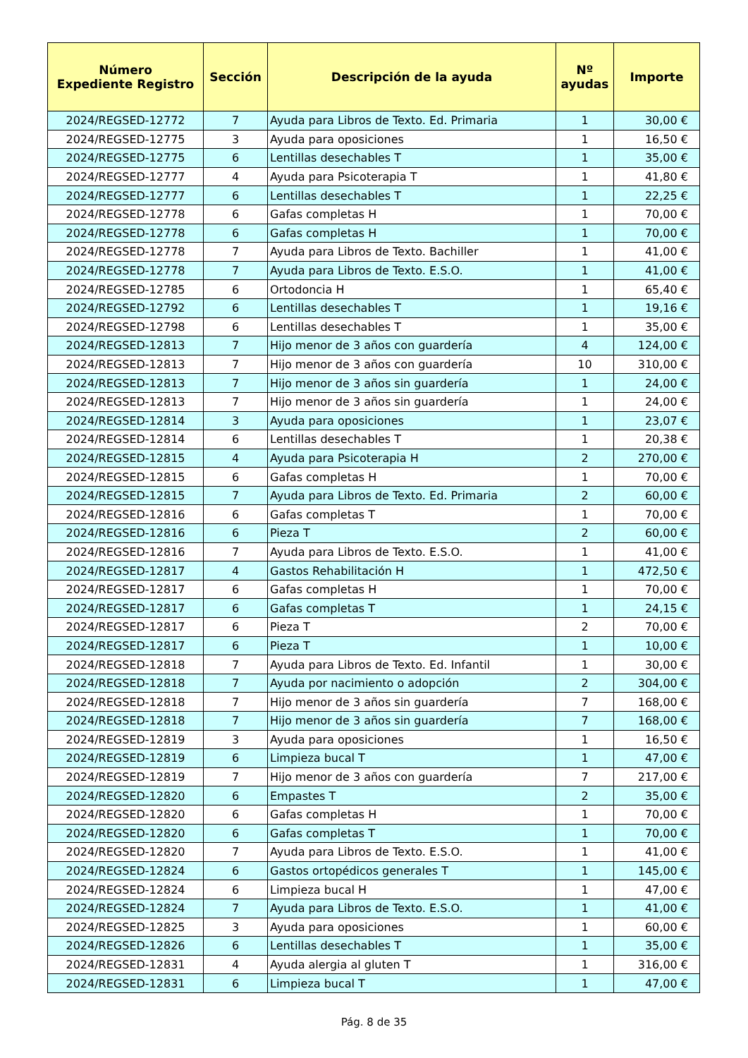| Número Expediente Registro | Sección | Descripción de la ayuda | Nº ayudas | Importe |
| --- | --- | --- | --- | --- |
| 2024/REGSED-12772 | 7 | Ayuda para Libros de Texto. Ed. Primaria | 1 | 30,00 € |
| 2024/REGSED-12775 | 3 | Ayuda para oposiciones | 1 | 16,50 € |
| 2024/REGSED-12775 | 6 | Lentillas desechables T | 1 | 35,00 € |
| 2024/REGSED-12777 | 4 | Ayuda para Psicoterapia T | 1 | 41,80 € |
| 2024/REGSED-12777 | 6 | Lentillas desechables T | 1 | 22,25 € |
| 2024/REGSED-12778 | 6 | Gafas completas H | 1 | 70,00 € |
| 2024/REGSED-12778 | 6 | Gafas completas H | 1 | 70,00 € |
| 2024/REGSED-12778 | 7 | Ayuda para Libros de Texto. Bachiller | 1 | 41,00 € |
| 2024/REGSED-12778 | 7 | Ayuda para Libros de Texto. E.S.O. | 1 | 41,00 € |
| 2024/REGSED-12785 | 6 | Ortodoncia H | 1 | 65,40 € |
| 2024/REGSED-12792 | 6 | Lentillas desechables T | 1 | 19,16 € |
| 2024/REGSED-12798 | 6 | Lentillas desechables T | 1 | 35,00 € |
| 2024/REGSED-12813 | 7 | Hijo menor de 3 años con guardería | 4 | 124,00 € |
| 2024/REGSED-12813 | 7 | Hijo menor de 3 años con guardería | 10 | 310,00 € |
| 2024/REGSED-12813 | 7 | Hijo menor de 3 años sin guardería | 1 | 24,00 € |
| 2024/REGSED-12813 | 7 | Hijo menor de 3 años sin guardería | 1 | 24,00 € |
| 2024/REGSED-12814 | 3 | Ayuda para oposiciones | 1 | 23,07 € |
| 2024/REGSED-12814 | 6 | Lentillas desechables T | 1 | 20,38 € |
| 2024/REGSED-12815 | 4 | Ayuda para Psicoterapia H | 2 | 270,00 € |
| 2024/REGSED-12815 | 6 | Gafas completas H | 1 | 70,00 € |
| 2024/REGSED-12815 | 7 | Ayuda para Libros de Texto. Ed. Primaria | 2 | 60,00 € |
| 2024/REGSED-12816 | 6 | Gafas completas T | 1 | 70,00 € |
| 2024/REGSED-12816 | 6 | Pieza T | 2 | 60,00 € |
| 2024/REGSED-12816 | 7 | Ayuda para Libros de Texto. E.S.O. | 1 | 41,00 € |
| 2024/REGSED-12817 | 4 | Gastos Rehabilitación H | 1 | 472,50 € |
| 2024/REGSED-12817 | 6 | Gafas completas H | 1 | 70,00 € |
| 2024/REGSED-12817 | 6 | Gafas completas T | 1 | 24,15 € |
| 2024/REGSED-12817 | 6 | Pieza T | 2 | 70,00 € |
| 2024/REGSED-12817 | 6 | Pieza T | 1 | 10,00 € |
| 2024/REGSED-12818 | 7 | Ayuda para Libros de Texto. Ed. Infantil | 1 | 30,00 € |
| 2024/REGSED-12818 | 7 | Ayuda por nacimiento o adopción | 2 | 304,00 € |
| 2024/REGSED-12818 | 7 | Hijo menor de 3 años sin guardería | 7 | 168,00 € |
| 2024/REGSED-12818 | 7 | Hijo menor de 3 años sin guardería | 7 | 168,00 € |
| 2024/REGSED-12819 | 3 | Ayuda para oposiciones | 1 | 16,50 € |
| 2024/REGSED-12819 | 6 | Limpieza bucal T | 1 | 47,00 € |
| 2024/REGSED-12819 | 7 | Hijo menor de 3 años con guardería | 7 | 217,00 € |
| 2024/REGSED-12820 | 6 | Empastes T | 2 | 35,00 € |
| 2024/REGSED-12820 | 6 | Gafas completas H | 1 | 70,00 € |
| 2024/REGSED-12820 | 6 | Gafas completas T | 1 | 70,00 € |
| 2024/REGSED-12820 | 7 | Ayuda para Libros de Texto. E.S.O. | 1 | 41,00 € |
| 2024/REGSED-12824 | 6 | Gastos ortopédicos generales T | 1 | 145,00 € |
| 2024/REGSED-12824 | 6 | Limpieza bucal H | 1 | 47,00 € |
| 2024/REGSED-12824 | 7 | Ayuda para Libros de Texto. E.S.O. | 1 | 41,00 € |
| 2024/REGSED-12825 | 3 | Ayuda para oposiciones | 1 | 60,00 € |
| 2024/REGSED-12826 | 6 | Lentillas desechables T | 1 | 35,00 € |
| 2024/REGSED-12831 | 4 | Ayuda alergia al gluten T | 1 | 316,00 € |
| 2024/REGSED-12831 | 6 | Limpieza bucal T | 1 | 47,00 € |
Pág. 8 de 35